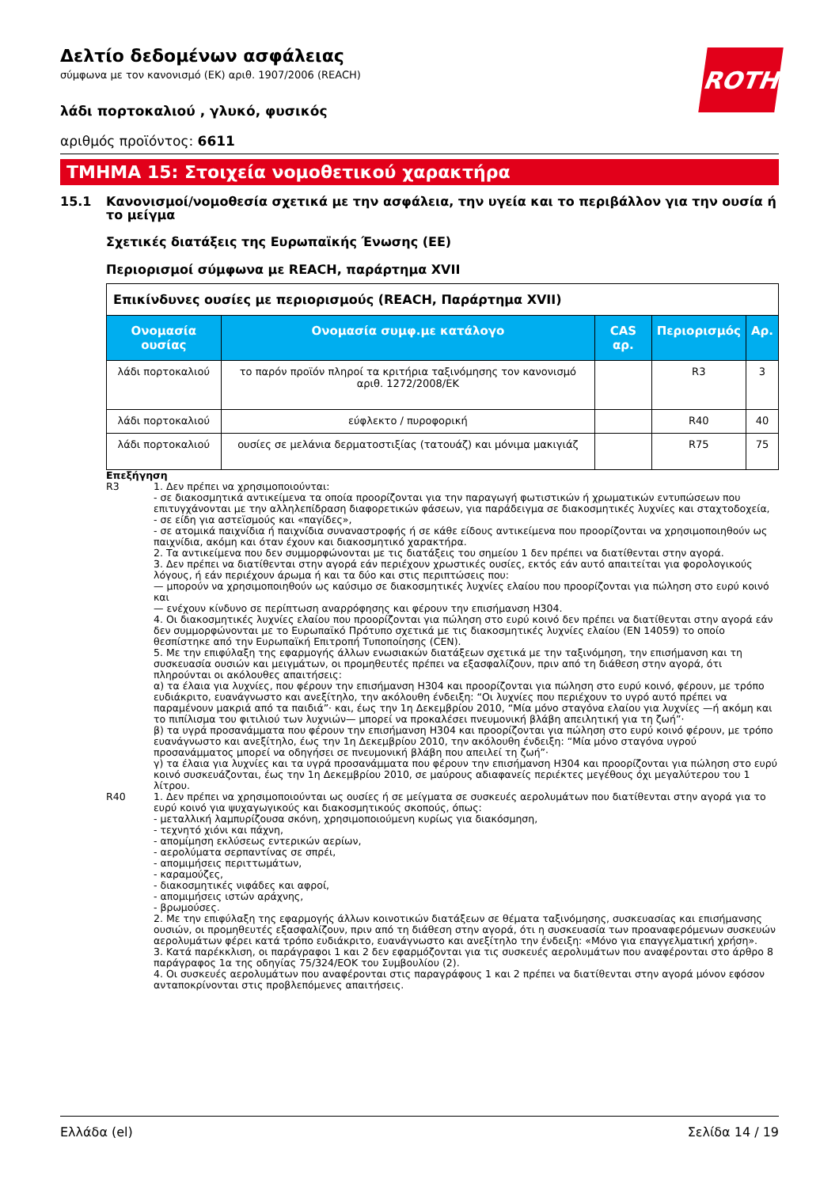ROTH
Δελτίο δεδομένων ασφάλειας
σύμφωνα με τον κανονισμό (ΕΚ) αριθ. 1907/2006 (REACH)
λάδι πορτοκαλιού , γλυκό, φυσικός
αριθμός προϊόντος: 6611
ΤΜΗΜΑ 15: Στοιχεία νομοθετικού χαρακτήρα
15.1 Κανονισμοί/νομοθεσία σχετικά με την ασφάλεια, την υγεία και το περιβάλλον για την ουσία ή το μείγμα
Σχετικές διατάξεις της Ευρωπαϊκής Ένωσης (ΕΕ)
Περιορισμοί σύμφωνα με REACH, παράρτημα XVII
| Επικίνδυνες ουσίες με περιορισμούς (REACH, Παράρτημα XVII) | | | | |
| Ονομασία ουσίας | Ονομασία συμφ.με κατάλογο | CAS αρ. | Περιορισμός | Αρ. |
| λάδι πορτοκαλιού | το παρόν προϊόν πληροί τα κριτήρια ταξινόμησης τον κανονισμό αριθ. 1272/2008/ΕΚ | | R3 | 3 |
| λάδι πορτοκαλιού | εύφλεκτο / πυροφορική | | R40 | 40 |
| λάδι πορτοκαλιού | ουσίες σε μελάνια δερματοστιξίας (τατουάζ) και μόνιμα μακιγιάζ | | R75 | 75 |
Επεξήγηση
R3 1. Δεν πρέπει να χρησιμοποιούνται:
- σε διακοσμητικά αντικείμενα τα οποία προορίζονται για την παραγωγή φωτιστικών ή χρωματικών εντυπώσεων που επιτυγχάνονται με την αλληλεπίδραση διαφορετικών φάσεων, για παράδειγμα σε διακοσμητικές λυχνίες και σταχτοδοχεία,
- σε είδη για αστεϊσμούς και «παγίδες»,
- σε ατομικά παιχνίδια ή παιχνίδια συναναστροφής ή σε κάθε είδους αντικείμενα που προορίζονται να χρησιμοποιηθούν ως παιχνίδια, ακόμη και όταν έχουν και διακοσμητικό χαρακτήρα.
2. Τα αντικείμενα που δεν συμμορφώνονται με τις διατάξεις του σημείου 1 δεν πρέπει να διατίθενται στην αγορά.
3. Δεν πρέπει να διατίθενται στην αγορά εάν περιέχουν χρωστικές ουσίες, εκτός εάν αυτό απαιτείται για φορολογικούς λόγους, ή εάν περιέχουν άρωμα ή και τα δύο και στις περιπτώσεις που:
— μπορούν να χρησιμοποιηθούν ως καύσιμο σε διακοσμητικές λυχνίες ελαίου που προορίζονται για πώληση στο ευρύ κοινό και
— ενέχουν κίνδυνο σε περίπτωση αναρρόφησης και φέρουν την επισήμανση H304.
4. Οι διακοσμητικές λυχνίες ελαίου που προορίζονται για πώληση στο ευρύ κοινό δεν πρέπει να διατίθενται στην αγορά εάν δεν συμμορφώνονται με το Ευρωπαϊκό Πρότυπο σχετικά με τις διακοσμητικές λυχνίες ελαίου (EN 14059) το οποίο θεσπίστηκε από την Ευρωπαϊκή Επιτροπή Τυποποίησης (CEN).
5. Με την επιφύλαξη της εφαρμογής άλλων ενωσιακών διατάξεων σχετικά με την ταξινόμηση, την επισήμανση και τη συσκευασία ουσιών και μειγμάτων, οι προμηθευτές πρέπει να εξασφαλίζουν, πριν από τη διάθεση στην αγορά, ότι πληρούνται οι ακόλουθες απαιτήσεις:
α) τα έλαια για λυχνίες, που φέρουν την επισήμανση H304 και προορίζονται για πώληση στο ευρύ κοινό, φέρουν, με τρόπο ευδιάκριτο, ευανάγνωστο και ανεξίτηλο, την ακόλουθη ένδειξη: “Οι λυχνίες που περιέχουν το υγρό αυτό πρέπει να παραμένουν μακριά από τα παιδιά”· και, έως την 1η Δεκεμβρίου 2010, “Μία μόνο σταγόνα ελαίου για λυχνίες —ή ακόμη και το πιπίλισμα του φιτιλιού των λυχνιών— μπορεί να προκαλέσει πνευμονική βλάβη απειλητική για τη ζωή”·
β) τα υγρά προσανάμματα που φέρουν την επισήμανση H304 και προορίζονται για πώληση στο ευρύ κοινό φέρουν, με τρόπο ευανάγνωστο και ανεξίτηλο, έως την 1η Δεκεμβρίου 2010, την ακόλουθη ένδειξη: “Μία μόνο σταγόνα υγρού προσανάμματος μπορεί να οδηγήσει σε πνευμονική βλάβη που απειλεί τη ζωή”·
γ) τα έλαια για λυχνίες και τα υγρά προσανάμματα που φέρουν την επισήμανση H304 και προορίζονται για πώληση στο ευρύ κοινό συσκευάζονται, έως την 1η Δεκεμβρίου 2010, σε μαύρους αδιαφανείς περιέκτες μεγέθους όχι μεγαλύτερου του 1 λίτρου.
R40 1. Δεν πρέπει να χρησιμοποιούνται ως ουσίες ή σε μείγματα σε συσκευές αερολυμάτων που διατίθενται στην αγορά για το ευρύ κοινό για ψυχαγωγικούς και διακοσμητικούς σκοπούς, όπως:
- μεταλλική λαμπυρίζουσα σκόνη, χρησιμοποιούμενη κυρίως για διακόσμηση,
- τεχνητό χιόνι και πάχνη,
- απομίμηση εκλύσεως εντερικών αερίων,
- αερολύματα σερπαντίνας σε σπρέι,
- απομιμήσεις περιττωμάτων,
- καραμούζες,
- διακοσμητικές νιφάδες και αφροί,
- απομιμήσεις ιστών αράχνης,
- βρωμούσες.
2. Με την επιφύλαξη της εφαρμογής άλλων κοινοτικών διατάξεων σε θέματα ταξινόμησης, συσκευασίας και επισήμανσης ουσιών, οι προμηθευτές εξασφαλίζουν, πριν από τη διάθεση στην αγορά, ότι η συσκευασία των προαναφερόμενων συσκευών αερολυμάτων φέρει κατά τρόπο ευδιάκριτο, ευανάγνωστο και ανεξίτηλο την ένδειξη: «Μόνο για επαγγελματική χρήση».
3. Κατά παρέκκλιση, οι παράγραφοι 1 και 2 δεν εφαρμόζονται για τις συσκευές αερολυμάτων που αναφέρονται στο άρθρο 8 παράγραφος 1α της οδηγίας 75/324/ΕΟΚ του Συμβουλίου (2).
4. Οι συσκευές αερολυμάτων που αναφέρονται στις παραγράφους 1 και 2 πρέπει να διατίθενται στην αγορά μόνον εφόσον ανταποκρίνονται στις προβλεπόμενες απαιτήσεις.
Ελλάδα (el) Σελίδα 14 / 19